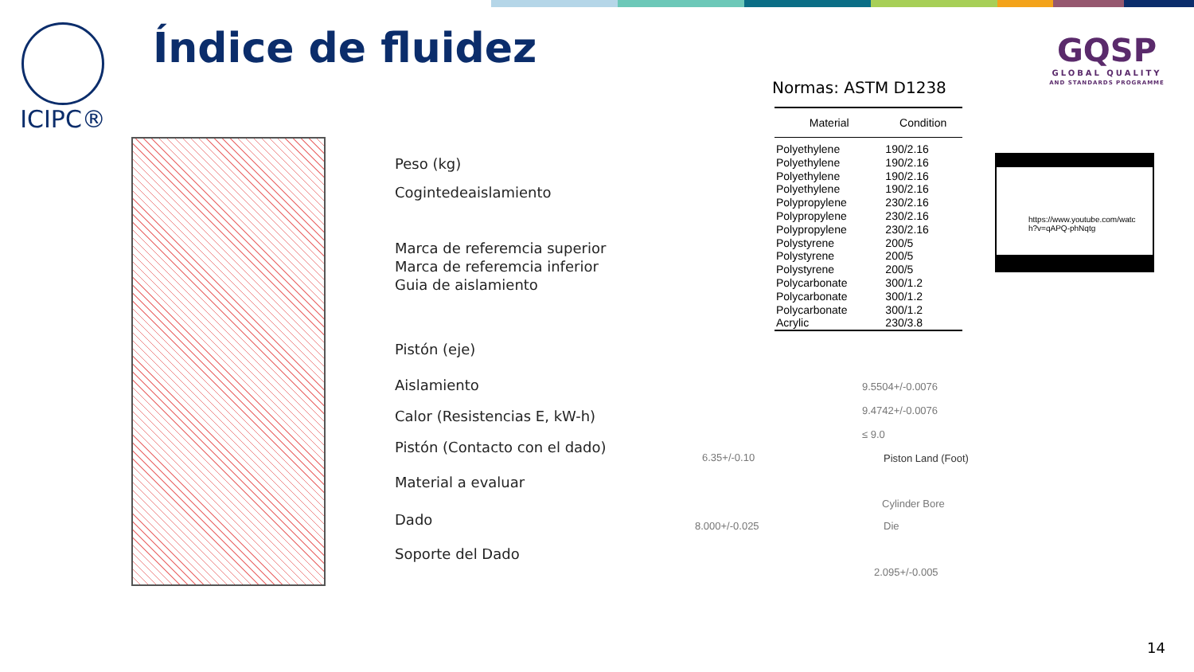ICIPC® Índice de fluidez
GQSP
GLOBAL QUALITY
AND STANDARDS PROGRAMME
Normas: ASTM D1238
| Material | Condition |
| --- | --- |
| Polyethylene | 190/2.16 |
| Polyethylene | 190/2.16 |
| Polyethylene | 190/2.16 |
| Polyethylene | 190/2.16 |
| Polypropylene | 230/2.16 |
| Polypropylene | 230/2.16 |
| Polypropylene | 230/2.16 |
| Polystyrene | 200/5 |
| Polystyrene | 200/5 |
| Polystyrene | 200/5 |
| Polycarbonate | 300/1.2 |
| Polycarbonate | 300/1.2 |
| Polycarbonate | 300/1.2 |
| Acrylic | 230/3.8 |
https://www.youtube.com/watc
h?v=qAPQ-phNqtg
Peso (kg)
Cogintedeaislamiento
Marca de referemcia superior
Marca de referemcia inferior
Guia de aislamiento
Pistón (eje)
Aislamiento
Calor (Resistencias E, kW-h)
Pistón (Contacto con el dado)
Material a evaluar
Dado
Soporte del Dado
9.5504+/-0.0076
9.4742+/-0.0076
≤ 9.0
6.35+/-0.10 Piston Land (Foot)
Cylinder Bore
Die
8.000+/-0.025
2.095+/-0.005
14